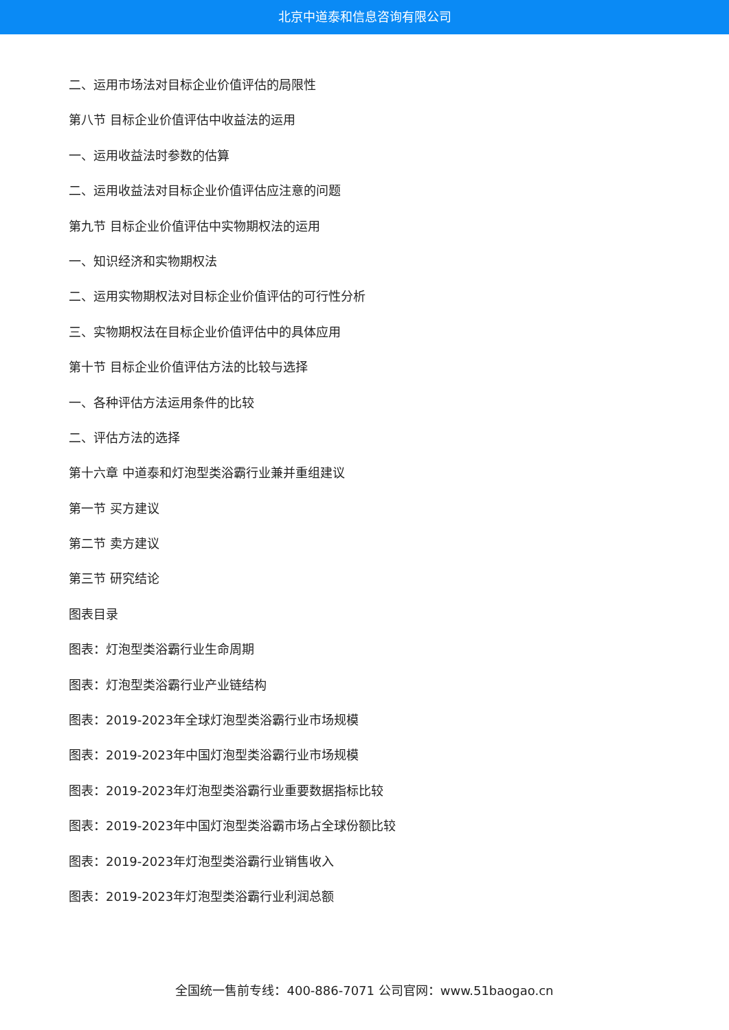北京中道泰和信息咨询有限公司
二、运用市场法对目标企业价值评估的局限性
第八节 目标企业价值评估中收益法的运用
一、运用收益法时参数的估算
二、运用收益法对目标企业价值评估应注意的问题
第九节 目标企业价值评估中实物期权法的运用
一、知识经济和实物期权法
二、运用实物期权法对目标企业价值评估的可行性分析
三、实物期权法在目标企业价值评估中的具体应用
第十节 目标企业价值评估方法的比较与选择
一、各种评估方法运用条件的比较
二、评估方法的选择
第十六章 中道泰和灯泡型类浴霸行业兼并重组建议
第一节 买方建议
第二节 卖方建议
第三节 研究结论
图表目录
图表：灯泡型类浴霸行业生命周期
图表：灯泡型类浴霸行业产业链结构
图表：2019-2023年全球灯泡型类浴霸行业市场规模
图表：2019-2023年中国灯泡型类浴霸行业市场规模
图表：2019-2023年灯泡型类浴霸行业重要数据指标比较
图表：2019-2023年中国灯泡型类浴霸市场占全球份额比较
图表：2019-2023年灯泡型类浴霸行业销售收入
图表：2019-2023年灯泡型类浴霸行业利润总额
全国统一售前专线：400-886-7071 公司官网：www.51baogao.cn